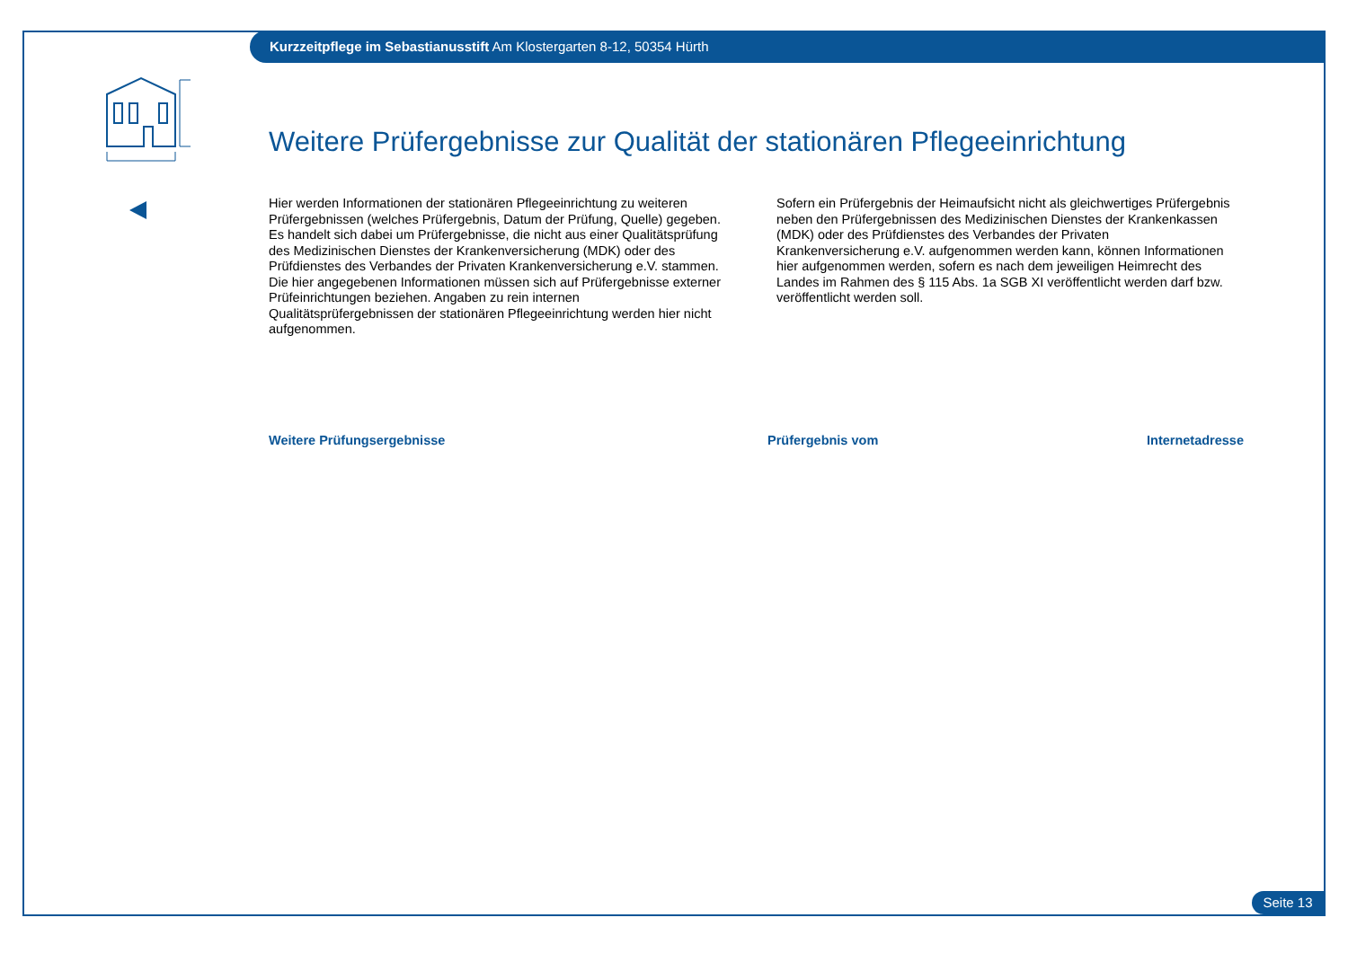Kurzzeitpflege im Sebastianusstift Am Klostergarten 8-12, 50354 Hürth
Weitere Prüfergebnisse zur Qualität der stationären Pflegeeinrichtung
Hier werden Informationen der stationären Pflegeeinrichtung zu weiteren Prüfergebnissen (welches Prüfergebnis, Datum der Prüfung, Quelle) gegeben. Es handelt sich dabei um Prüfergebnisse, die nicht aus einer Qualitätsprüfung des Medizinischen Dienstes der Krankenversicherung (MDK) oder des Prüfdienstes des Verbandes der Privaten Krankenversicherung e.V. stammen. Die hier angegebenen Informationen müssen sich auf Prüfergebnisse externer Prüfeinrichtungen beziehen. Angaben zu rein internen Qualitätsprüfergebnissen der stationären Pflegeeinrichtung werden hier nicht aufgenommen.
Sofern ein Prüfergebnis der Heimaufsicht nicht als gleichwertiges Prüfergebnis neben den Prüfergebnissen des Medizinischen Dienstes der Krankenkassen (MDK) oder des Prüfdienstes des Verbandes der Privaten Krankenversicherung e.V. aufgenommen werden kann, können Informationen hier aufgenommen werden, sofern es nach dem jeweiligen Heimrecht des Landes im Rahmen des § 115 Abs. 1a SGB XI veröffentlicht werden darf bzw. veröffentlicht werden soll.
| Weitere Prüfungsergebnisse | Prüfergebnis vom | Internetadresse |
| --- | --- | --- |
Seite 13